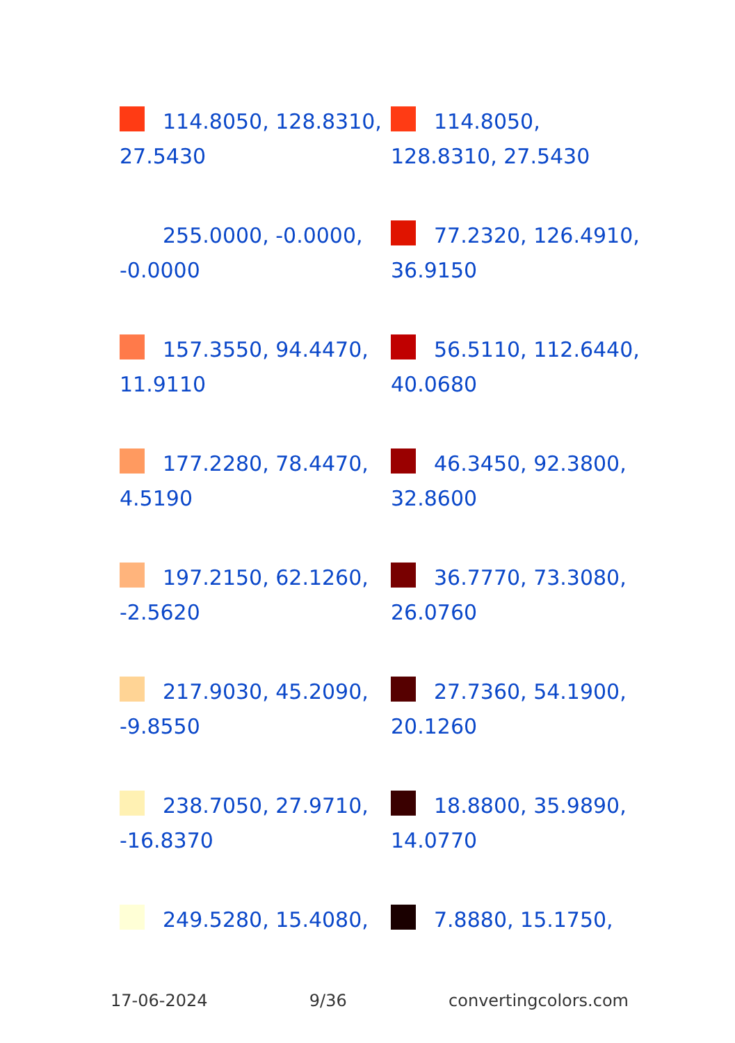114.8050, 128.8310, 27.5430
114.8050, 128.8310, 27.5430
255.0000, -0.0000, -0.0000
77.2320, 126.4910, 36.9150
157.3550, 94.4470, 11.9110
56.5110, 112.6440, 40.0680
177.2280, 78.4470, 4.5190
46.3450, 92.3800, 32.8600
197.2150, 62.1260, -2.5620
36.7770, 73.3080, 26.0760
217.9030, 45.2090, -9.8550
27.7360, 54.1900, 20.1260
238.7050, 27.9710, -16.8370
18.8800, 35.9890, 14.0770
249.5280, 15.4080,
7.8880, 15.1750,
17-06-2024 9/36 convertingcolors.com